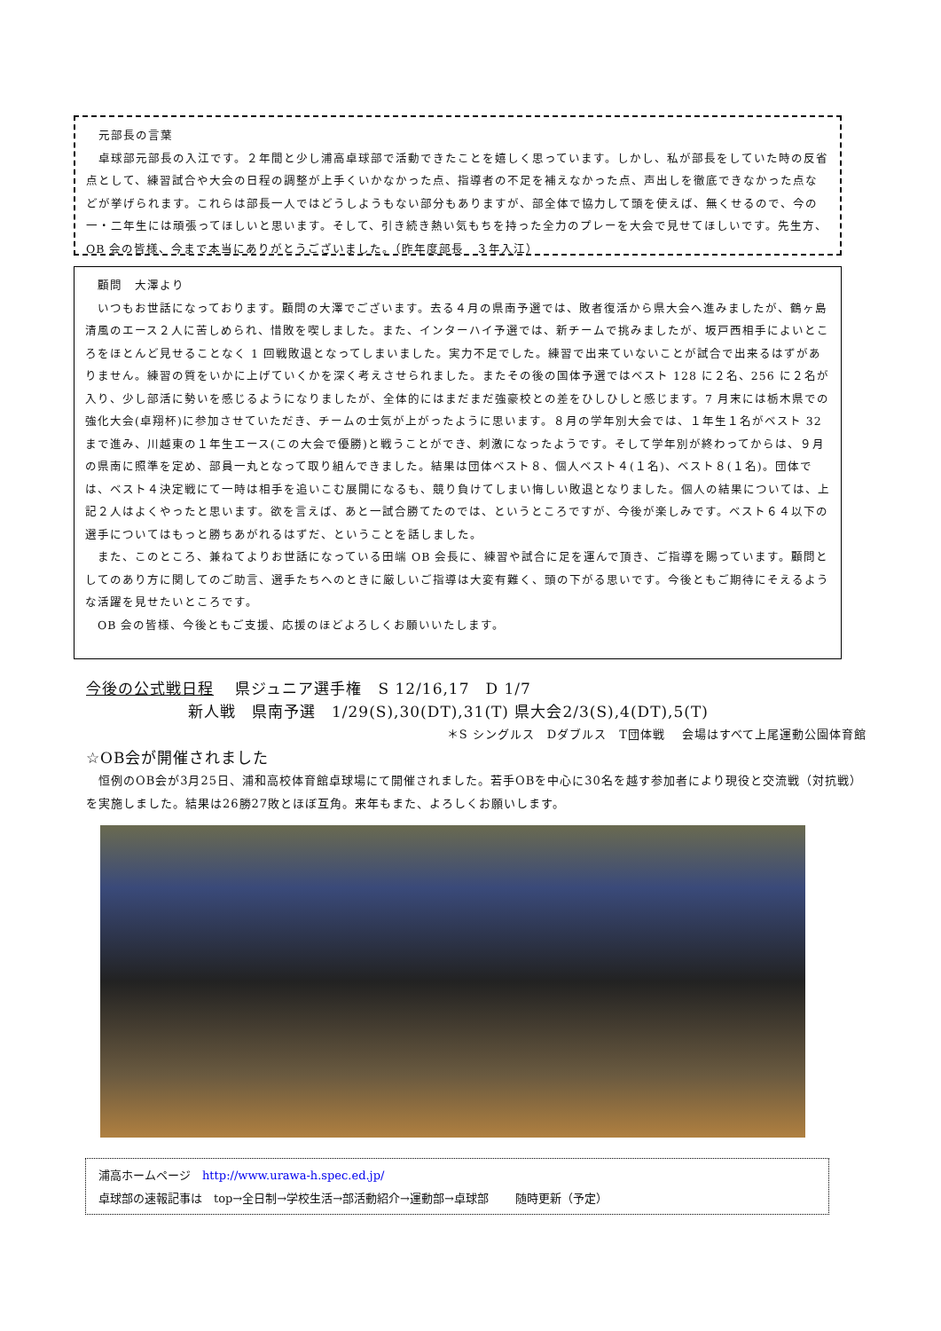元部長の言葉
　卓球部元部長の入江です。２年間と少し浦高卓球部で活動できたことを嬉しく思っています。しかし、私が部長をしていた時の反省点として、練習試合や大会の日程の調整が上手くいかなかった点、指導者の不足を補えなかった点、声出しを徹底できなかった点などが挙げられます。これらは部長一人ではどうしようもない部分もありますが、部全体で協力して頭を使えば、無くせるので、今の一・二年生には頑張ってほしいと思います。そして、引き続き熱い気もちを持った全力のプレーを大会で見せてほしいです。先生方、OB 会の皆様、今まで本当にありがとうございました。（昨年度部長　３年入江）
　顧問　大澤より
　いつもお世話になっております。顧問の大澤でございます。去る４月の県南予選では、敗者復活から県大会へ進みましたが、鶴ヶ島清風のエース２人に苦しめられ、惜敗を喫しました。また、インターハイ予選では、新チームで挑みましたが、坂戸西相手によいところをほとんど見せることなく 1 回戦敗退となってしまいました。実力不足でした。練習で出来ていないことが試合で出来るはずがありません。練習の質をいかに上げていくかを深く考えさせられました。またその後の国体予選ではベスト 128 に２名、256 に２名が入り、少し部活に勢いを感じるようになりましたが、全体的にはまだまだ強豪校との差をひしひしと感じます。7 月末には栃木県での強化大会(卓翔杯)に参加させていただき、チームの士気が上がったように思います。８月の学年別大会では、１年生１名がベスト 32 まで進み、川越東の１年生エース(この大会で優勝)と戦うことができ、刺激になったようです。そして学年別が終わってからは、９月の県南に照準を定め、部員一丸となって取り組んできました。結果は団体ベスト８、個人ベスト４(１名)、ベスト８(１名)。団体では、ベスト４決定戦にて一時は相手を追いこむ展開になるも、競り負けてしまい悔しい敗退となりました。個人の結果については、上記２人はよくやったと思います。欲を言えば、あと一試合勝てたのでは、というところですが、今後が楽しみです。ベスト６４以下の選手についてはもっと勝ちあがれるはずだ、ということを話しました。
　また、このところ、兼ねてよりお世話になっている田端 OB 会長に、練習や試合に足を運んで頂き、ご指導を賜っています。顧問としてのあり方に関してのご助言、選手たちへのときに厳しいご指導は大変有難く、頭の下がる思いです。今後ともご期待にそえるような活躍を見せたいところです。
　OB 会の皆様、今後ともご支援、応援のほどよろしくお願いいたします。
今後の公式戦日程　 県ジュニア選手権　S 12/16,17　D 1/7
新人戦　県南予選　1/29(S),30(DT),31(T) 県大会2/3(S),4(DT),5(T)
＊S シングルス　Dダブルス　T団体戦　 会場はすべて上尾運動公園体育館
☆OB会が開催されました
　恒例のOB会が3月25日、浦和高校体育館卓球場にて開催されました。若手OBを中心に30名を越す参加者により現役と交流戦（対抗戦）を実施しました。結果は26勝27敗とほぼ互角。来年もまた、よろしくお願いします。
浦高ホームページ　http://www.urawa-h.spec.ed.jp/
卓球部の速報記事は　top→全日制→学校生活→部活動紹介→運動部→卓球部　　 随時更新（予定）